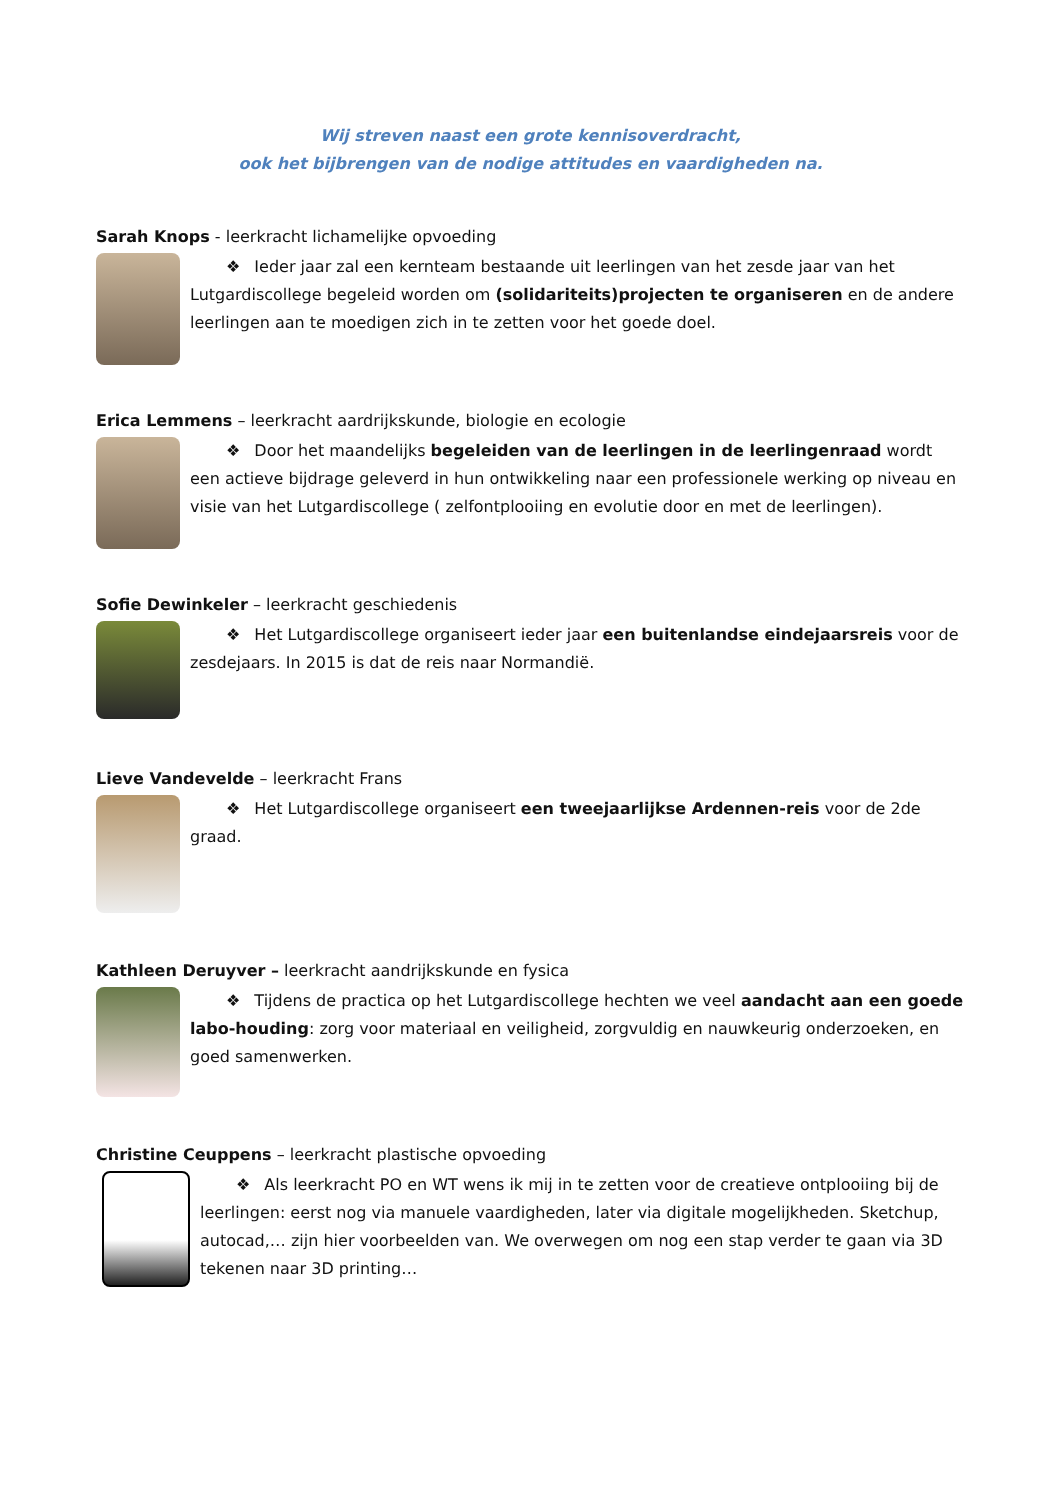Wij streven naast een grote kennisoverdracht,
ook het bijbrengen van de nodige attitudes en vaardigheden na.
Sarah Knops - leerkracht lichamelijke opvoeding
❖ Ieder jaar zal een kernteam bestaande uit leerlingen van het zesde jaar van het Lutgardiscollege begeleid worden om (solidariteits)projecten te organiseren en de andere leerlingen aan te moedigen zich in te zetten voor het goede doel.
Erica Lemmens – leerkracht aardrijkskunde, biologie en ecologie
❖ Door het maandelijks begeleiden van de leerlingen in de leerlingenraad wordt een actieve bijdrage geleverd in hun ontwikkeling naar een professionele werking op niveau en visie van het Lutgardiscollege ( zelfontplooiing en evolutie door en met de leerlingen).
Sofie Dewinkeler – leerkracht geschiedenis
❖ Het Lutgardiscollege organiseert ieder jaar een buitenlandse eindejaarsreis voor de zesdejaars. In 2015 is dat de reis naar Normandië.
Lieve Vandevelde – leerkracht Frans
❖ Het Lutgardiscollege organiseert een tweejaarlijkse Ardennen-reis voor de 2de graad.
Kathleen Deruyver – leerkracht aandrijkskunde en fysica
❖ Tijdens de practica op het Lutgardiscollege hechten we veel aandacht aan een goede labo-houding: zorg voor materiaal en veiligheid, zorgvuldig en nauwkeurig onderzoeken, en goed samenwerken.
Christine Ceuppens – leerkracht plastische opvoeding
❖ Als leerkracht PO en WT wens ik mij in te zetten voor de creatieve ontplooiing bij de leerlingen: eerst nog via manuele vaardigheden, later via digitale mogelijkheden. Sketchup, autocad,… zijn hier voorbeelden van. We overwegen om nog een stap verder te gaan via 3D tekenen naar 3D printing…